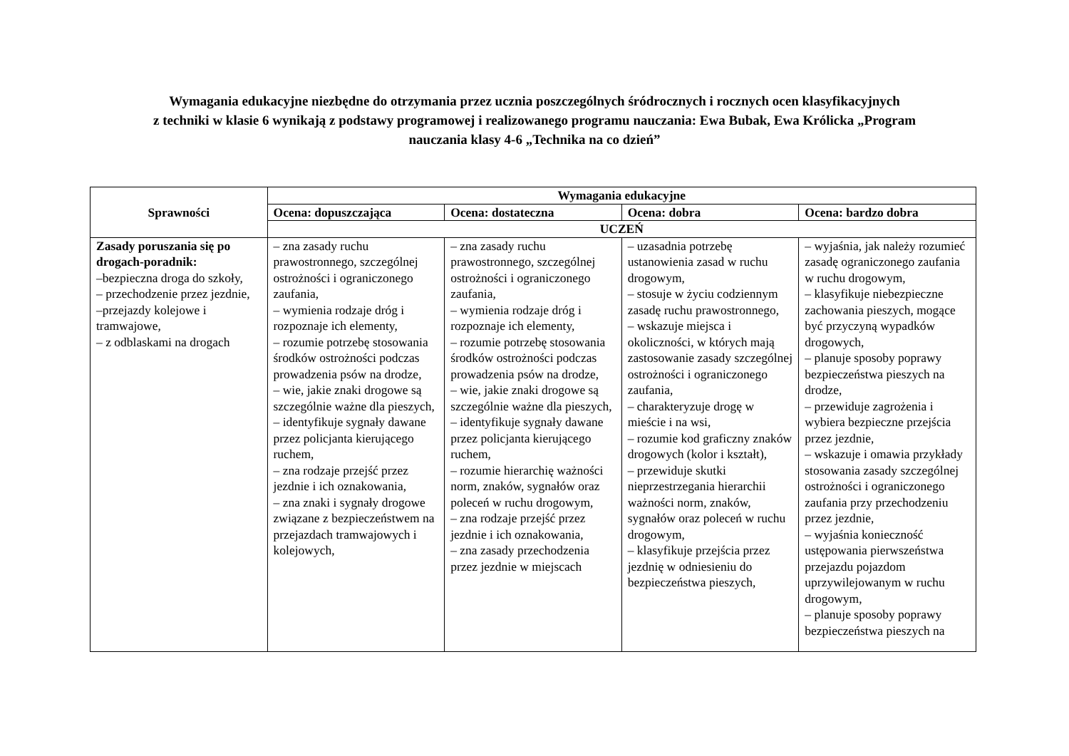Wymagania edukacyjne niezbędne do otrzymania przez ucznia poszczególnych śródrocznych i rocznych ocen klasyfikacyjnych
z techniki w klasie 6 wynikają z podstawy programowej i realizowanego programu nauczania: Ewa Bubak, Ewa Królicka „Program
nauczania klasy 4-6 „Technika na co dzień”
| Sprawności | Wymagania edukacyjne | | | |
| --- | --- | --- | --- | --- |
| | Ocena: dopuszczająca | Ocena: dostateczna | Ocena: dobra | Ocena: bardzo dobra |
| | UCZEŃ | | | |
| Zasady poruszania się po drogach-poradnik: –bezpieczna droga do szkoły, – przechodzenie przez jezdnie, –przejazdy kolejowe i tramwajowe, – z odblaskami na drogach | – zna zasady ruchu prawostronnego, szczególnej ostrożności i ograniczonego zaufania, – wymienia rodzaje dróg i rozpoznaje ich elementy, – rozumie potrzebę stosowania środków ostrożności podczas prowadzenia psów na drodze, – wie, jakie znaki drogowe są szczególnie ważne dla pieszych, – identyfikuje sygnały dawane przez policjanta kierującego ruchem, – zna rodzaje przejść przez jezdnie i ich oznakowania, – zna znaki i sygnały drogowe związane z bezpieczeństwem na przejazdach tramwajowych i kolejowych, | – zna zasady ruchu prawostronnego, szczególnej ostrożności i ograniczonego zaufania, – wymienia rodzaje dróg i rozpoznaje ich elementy, – rozumie potrzebę stosowania środków ostrożności podczas prowadzenia psów na drodze, – wie, jakie znaki drogowe są szczególnie ważne dla pieszych, – identyfikuje sygnały dawane przez policjanta kierującego ruchem, – rozumie hierarchię ważności norm, znaków, sygnałów oraz poleceń w ruchu drogowym, – zna rodzaje przejść przez jezdnie i ich oznakowania, – zna zasady przechodzenia przez jezdnie w miejscach | – uzasadnia potrzebę ustanowienia zasad w ruchu drogowym, – stosuje w życiu codziennym zasadę ruchu prawostronnego, – wskazuje miejsca i okoliczności, w których mają zastosowanie zasady szczególnej ostrożności i ograniczonego zaufania, – charakteryzuje drogę w mieście i na wsi, – rozumie kod graficzny znaków drogowych (kolor i kształt), – przewiduje skutki nieprzestrzegania hierarchii ważności norm, znaków, sygnałów oraz poleceń w ruchu drogowym, – klasyfikuje przejścia przez jezdnię w odniesieniu do bezpieczeństwa pieszych, | – wyjaśnia, jak należy rozumieć zasadę ograniczonego zaufania w ruchu drogowym, – klasyfikuje niebezpieczne zachowania pieszych, mogące być przyczyną wypadków drogowych, – planuje sposoby poprawy bezpieczeństwa pieszych na drodze, – przewiduje zagrożenia i wybiera bezpieczne przejścia przez jezdnie, – wskazuje i omawia przykłady stosowania zasady szczególnej ostrożności i ograniczonego zaufania przy przechodzeniu przez jezdnie, – wyjaśnia konieczność ustępowania pierwszeństwa przejazdu pojazdom uprzywilejowanym w ruchu drogowym, – planuje sposoby poprawy bezpieczeństwa pieszych na |